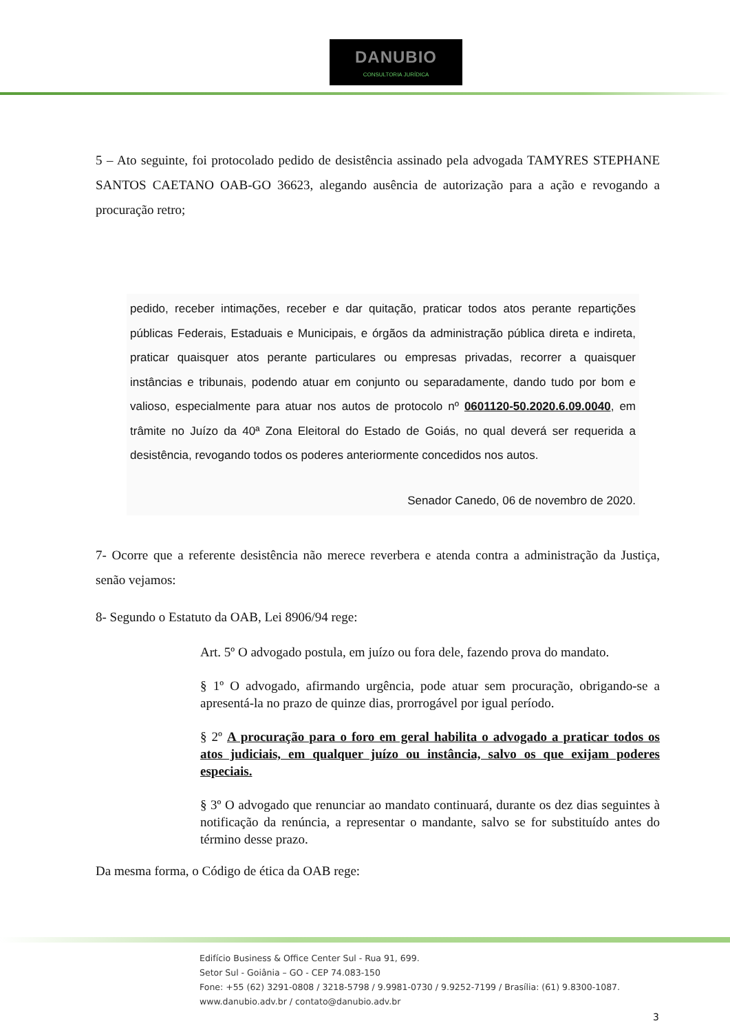DANUBIO
CONSULTORIA JURÍDICA
5 – Ato seguinte, foi protocolado pedido de desistência assinado pela advogada TAMYRES STEPHANE SANTOS CAETANO OAB-GO 36623, alegando ausência de autorização para a ação e revogando a procuração retro;
pedido, receber intimações, receber e dar quitação, praticar todos atos perante repartições públicas Federais, Estaduais e Municipais, e órgãos da administração pública direta e indireta, praticar quaisquer atos perante particulares ou empresas privadas, recorrer a quaisquer instâncias e tribunais, podendo atuar em conjunto ou separadamente, dando tudo por bom e valioso, especialmente para atuar nos autos de protocolo nº 0601120-50.2020.6.09.0040, em trâmite no Juízo da 40ª Zona Eleitoral do Estado de Goiás, no qual deverá ser requerida a desistência, revogando todos os poderes anteriormente concedidos nos autos.
Senador Canedo, 06 de novembro de 2020.
7- Ocorre que a referente desistência não merece reverbera e atenda contra a administração da Justiça, senão vejamos:
8- Segundo o Estatuto da OAB, Lei 8906/94 rege:
Art. 5º O advogado postula, em juízo ou fora dele, fazendo prova do mandato.
§ 1º O advogado, afirmando urgência, pode atuar sem procuração, obrigando-se a apresentá-la no prazo de quinze dias, prorrogável por igual período.
§ 2º A procuração para o foro em geral habilita o advogado a praticar todos os atos judiciais, em qualquer juízo ou instância, salvo os que exijam poderes especiais.
§ 3º O advogado que renunciar ao mandato continuará, durante os dez dias seguintes à notificação da renúncia, a representar o mandante, salvo se for substituído antes do término desse prazo.
Da mesma forma, o Código de ética da OAB rege:
Edifício Business & Office Center Sul - Rua 91, 699.
Setor Sul - Goiânia – GO - CEP 74.083-150
Fone: +55 (62) 3291-0808 / 3218-5798 / 9.9981-0730 / 9.9252-7199 / Brasília: (61) 9.8300-1087.
www.danubio.adv.br / contato@danubio.adv.br
3